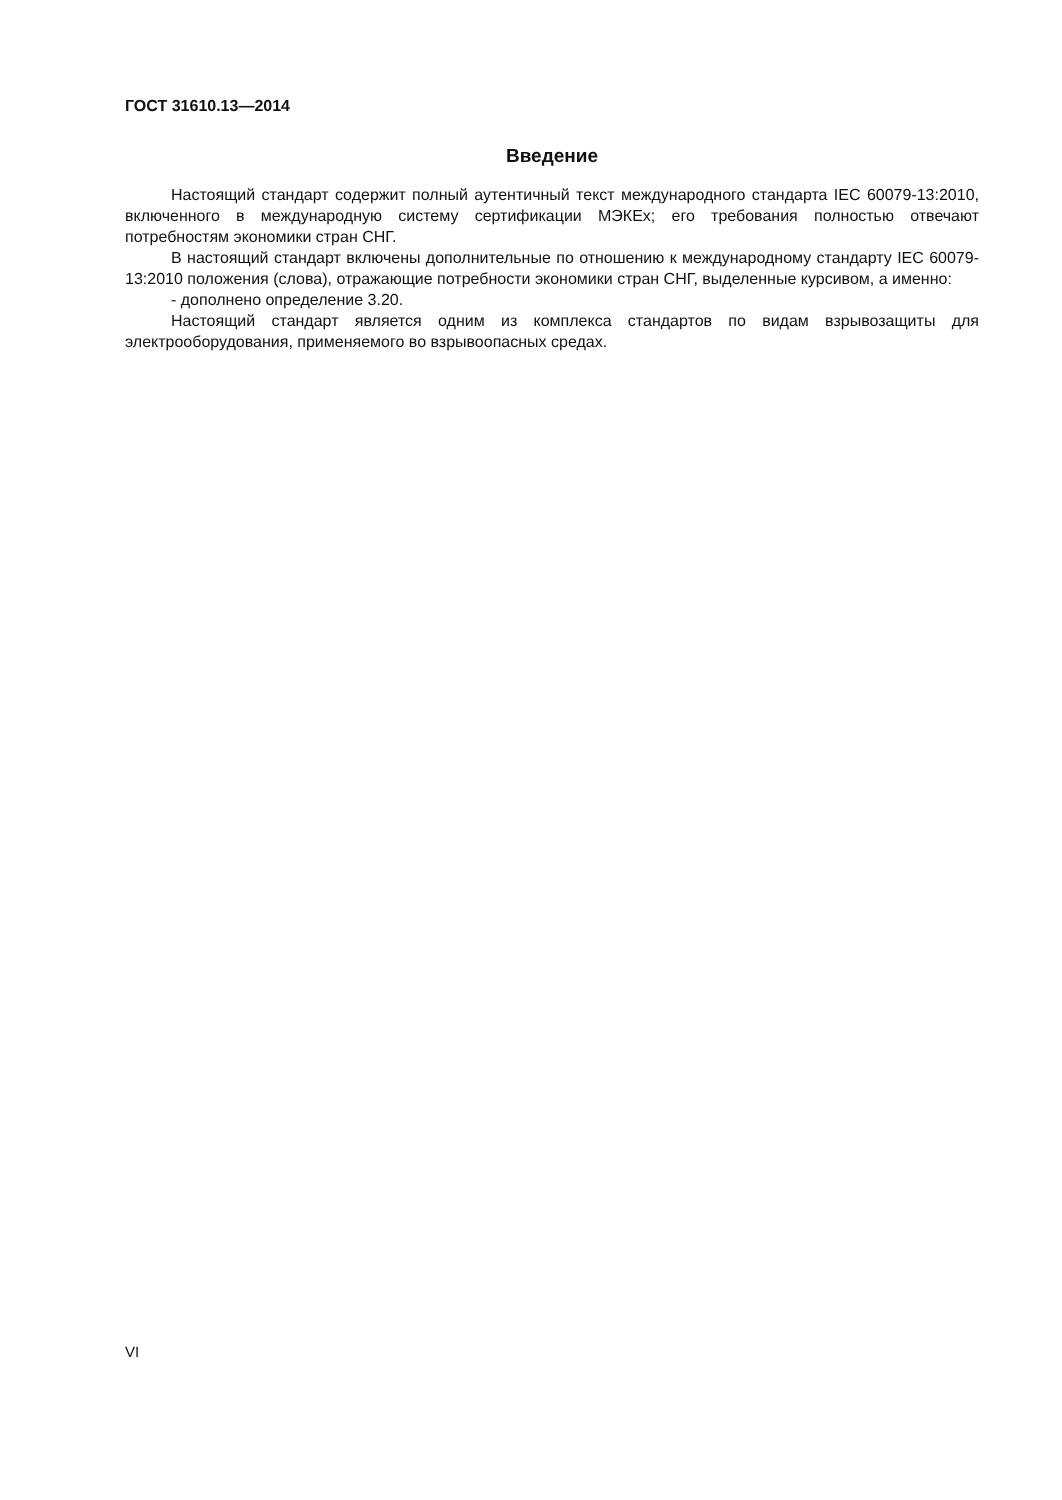ГОСТ 31610.13—2014
Введение
Настоящий стандарт содержит полный аутентичный текст международного стандарта IEC 60079-13:2010, включенного в международную систему сертификации МЭКЕх; его требования полностью отвечают потребностям экономики стран СНГ.
В настоящий стандарт включены дополнительные по отношению к международному стандарту IEC 60079-13:2010 положения (слова), отражающие потребности экономики стран СНГ, выделенные курсивом, а именно:
- дополнено определение 3.20.
Настоящий стандарт является одним из комплекса стандартов по видам взрывозащиты для электрооборудования, применяемого во взрывоопасных средах.
VI